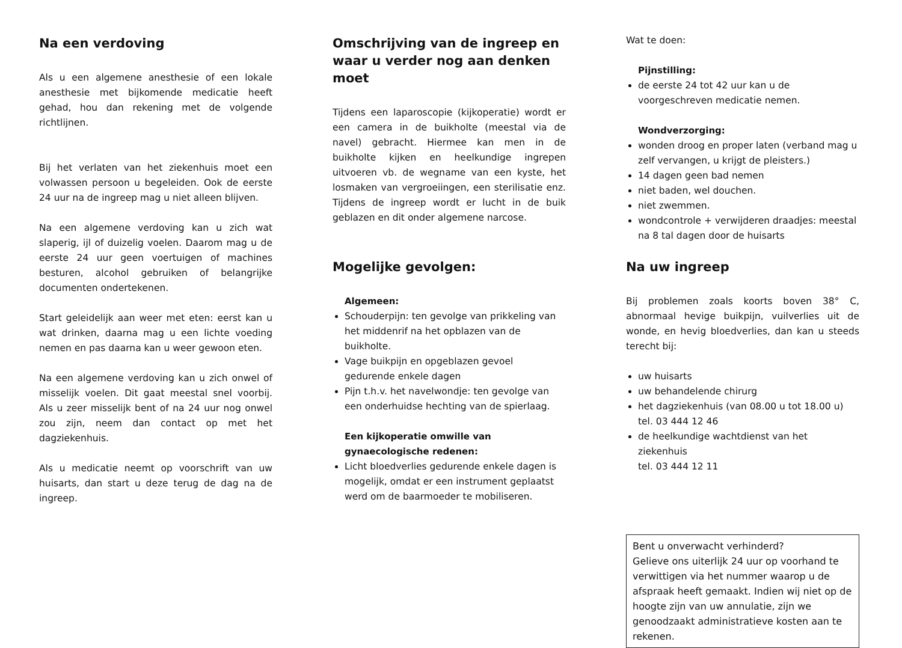Na een verdoving
Als u een algemene anesthesie of een lokale anesthesie met bijkomende medicatie heeft gehad, hou dan rekening met de volgende richtlijnen.
Bij het verlaten van het ziekenhuis moet een volwassen persoon u begeleiden. Ook de eerste 24 uur na de ingreep mag u niet alleen blijven.
Na een algemene verdoving kan u zich wat slaperig, ijl of duizelig voelen. Daarom mag u de eerste 24 uur geen voertuigen of machines besturen, alcohol gebruiken of belangrijke documenten ondertekenen.
Start geleidelijk aan weer met eten: eerst kan u wat drinken, daarna mag u een lichte voeding nemen en pas daarna kan u weer gewoon eten.
Na een algemene verdoving kan u zich onwel of misselijk voelen. Dit gaat meestal snel voorbij. Als u zeer misselijk bent of na 24 uur nog onwel zou zijn, neem dan contact op met het dagziekenhuis.
Als u medicatie neemt op voorschrift van uw huisarts, dan start u deze terug de dag na de ingreep.
Omschrijving van de ingreep en waar u verder nog aan denken moet
Tijdens een laparoscopie (kijkoperatie) wordt er een camera in de buikholte (meestal via de navel) gebracht. Hiermee kan men in de buikholte kijken en heelkundige ingrepen uitvoeren vb. de wegname van een kyste, het losmaken van vergroeiingen, een sterilisatie enz. Tijdens de ingreep wordt er lucht in de buik geblazen en dit onder algemene narcose.
Mogelijke gevolgen:
Algemeen:
Schouderpijn: ten gevolge van prikkeling van het middenrif na het opblazen van de buikholte.
Vage buikpijn en opgeblazen gevoel gedurende enkele dagen
Pijn t.h.v. het navelwondje: ten gevolge van een onderhuidse hechting van de spierlaag.
Een kijkoperatie omwille van gynaecologische redenen:
Licht bloedverlies gedurende enkele dagen is mogelijk, omdat er een instrument geplaatst werd om de baarmoeder te mobiliseren.
Wat te doen:
Pijnstilling:
de eerste 24 tot 42 uur kan u de voorgeschreven medicatie nemen.
Wondverzorging:
wonden droog en proper laten (verband mag u zelf vervangen, u krijgt de pleisters.)
14 dagen geen bad nemen
niet baden, wel douchen.
niet zwemmen.
wondcontrole + verwijderen draadjes: meestal na 8 tal dagen door de huisarts
Na uw ingreep
Bij problemen zoals koorts boven 38° C, abnormaal hevige buikpijn, vuilverlies uit de wonde, en hevig bloedverlies, dan kan u steeds terecht bij:
uw huisarts
uw behandelende chirurg
het dagziekenhuis (van 08.00 u tot 18.00 u)
tel. 03 444 12 46
de heelkundige wachtdienst van het ziekenhuis
tel. 03 444 12 11
Bent u onverwacht verhinderd?
Gelieve ons uiterlijk 24 uur op voorhand te verwittigen via het nummer waarop u de afspraak heeft gemaakt. Indien wij niet op de hoogte zijn van uw annulatie, zijn we genoodzaakt administratieve kosten aan te rekenen.